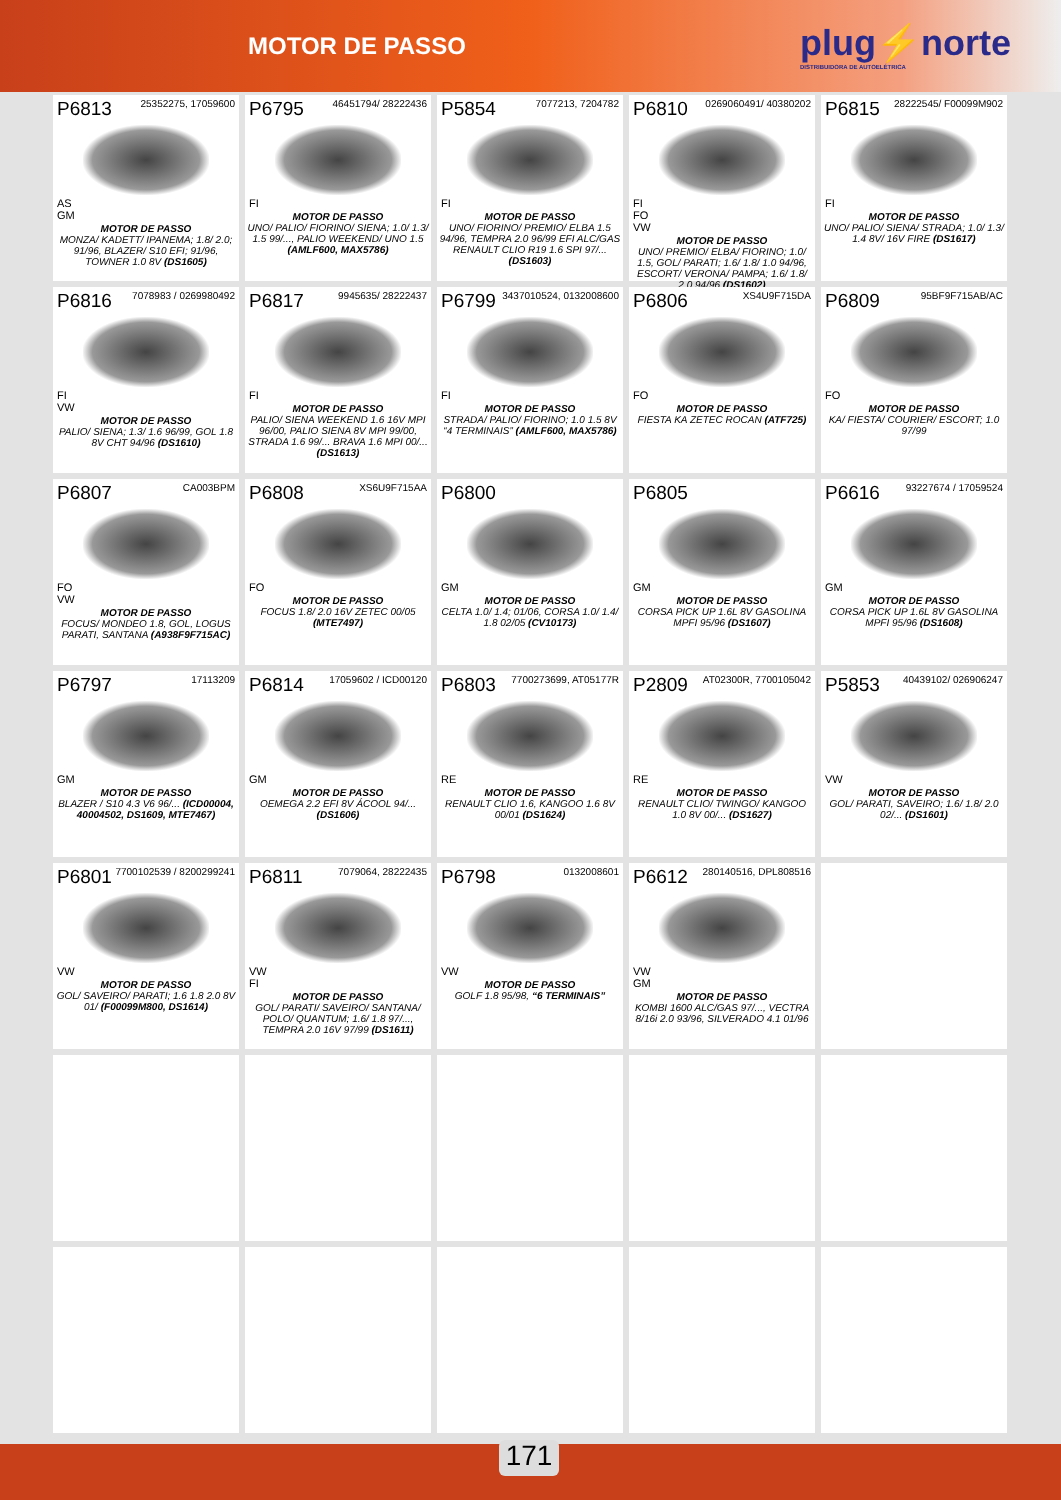MOTOR DE PASSO
plug⚡norte
DISTRIBUIDORA DE AUTOELÉTRICA
P6813 25352275, 17059600
AS
GM
MOTOR DE PASSO
MONZA/ KADETT/ IPANEMA; 1.8/ 2.0; 91/96, BLAZER/ S10 EFI; 91/96, TOWNER 1.0 8V (DS1605)
P6795 46451794/ 28222436
FI
MOTOR DE PASSO
UNO/ PALIO/ FIORINO/ SIENA; 1.0/ 1.3/ 1.5 99/..., PALIO WEEKEND/ UNO 1.5 (AMLF600, MAX5786)
P5854 7077213, 7204782
FI
MOTOR DE PASSO
UNO/ FIORINO/ PREMIO/ ELBA 1.5 94/96, TEMPRA 2.0 96/99 EFI ALC/GAS RENAULT CLIO R19 1.6 SPI 97/... (DS1603)
P6810 0269060491/ 40380202
FI
FO
VW
MOTOR DE PASSO
UNO/ PREMIO/ ELBA/ FIORINO; 1.0/ 1.5, GOL/ PARATI; 1.6/ 1.8/ 1.0 94/96, ESCORT/ VERONA/ PAMPA; 1.6/ 1.8/ 2.0 94/96 (DS1602)
P6815 28222545/ F00099M902
FI
MOTOR DE PASSO
UNO/ PALIO/ SIENA/ STRADA; 1.0/ 1.3/ 1.4 8V/ 16V FIRE (DS1617)
P6816 7078983 / 0269980492
FI
VW
MOTOR DE PASSO
PALIO/ SIENA; 1.3/ 1.6 96/99, GOL 1.8 8V CHT 94/96 (DS1610)
P6817 9945635/ 28222437
FI
MOTOR DE PASSO
PALIO/ SIENA WEEKEND 1.6 16V MPI 96/00, PALIO SIENA 8V MPI 99/00, STRADA 1.6 99/... BRAVA 1.6 MPI 00/... (DS1613)
P6799 3437010524, 0132008600
FI
MOTOR DE PASSO
STRADA/ PALIO/ FIORINO; 1.0 1.5 8V “4 TERMINAIS” (AMLF600, MAX5786)
P6806 XS4U9F715DA
FO
MOTOR DE PASSO
FIESTA KA ZETEC ROCAN (ATF725)
P6809 95BF9F715AB/AC
FO
MOTOR DE PASSO
KA/ FIESTA/ COURIER/ ESCORT; 1.0 97/99
P6807 CA003BPM
FO
VW
MOTOR DE PASSO
FOCUS/ MONDEO 1.8, GOL, LOGUS PARATI, SANTANA (A938F9F715AC)
P6808 XS6U9F715AA
FO
MOTOR DE PASSO
FOCUS 1.8/ 2.0 16V ZETEC 00/05 (MTE7497)
P6800
GM
MOTOR DE PASSO
CELTA 1.0/ 1.4; 01/06, CORSA 1.0/ 1.4/ 1.8 02/05 (CV10173)
P6805
GM
MOTOR DE PASSO
CORSA PICK UP 1.6L 8V GASOLINA MPFI 95/96 (DS1607)
P6616 93227674 / 17059524
GM
MOTOR DE PASSO
CORSA PICK UP 1.6L 8V GASOLINA MPFI 95/96 (DS1608)
P6797 17113209
GM
MOTOR DE PASSO
BLAZER / S10 4.3 V6 96/... (ICD00004, 40004502, DS1609, MTE7467)
P6814 17059602 / ICD00120
GM
MOTOR DE PASSO
OEMEGA 2.2 EFI 8V ÁCOOL 94/... (DS1606)
P6803 7700273699, AT05177R
RE
MOTOR DE PASSO
RENAULT CLIO 1.6, KANGOO 1.6 8V 00/01 (DS1624)
P2809 AT02300R, 7700105042
RE
MOTOR DE PASSO
RENAULT CLIO/ TWINGO/ KANGOO 1.0 8V 00/... (DS1627)
P5853 40439102/ 026906247
VW
MOTOR DE PASSO
GOL/ PARATI, SAVEIRO; 1.6/ 1.8/ 2.0 02/... (DS1601)
P6801 7700102539 / 8200299241
VW
MOTOR DE PASSO
GOL/ SAVEIRO/ PARATI; 1.6 1.8 2.0 8V 01/ (F00099M800, DS1614)
P6811 7079064, 28222435
VW
FI
MOTOR DE PASSO
GOL/ PARATI/ SAVEIRO/ SANTANA/ POLO/ QUANTUM; 1.6/ 1.8 97/..., TEMPRA 2.0 16V 97/99 (DS1611)
P6798 0132008601
VW
MOTOR DE PASSO
GOLF 1.8 95/98, “6 TERMINAIS”
P6612 280140516, DPL808516
VW
GM
MOTOR DE PASSO
KOMBI 1600 ALC/GAS 97/..., VECTRA 8/16i 2.0 93/96, SILVERADO 4.1 01/96
171